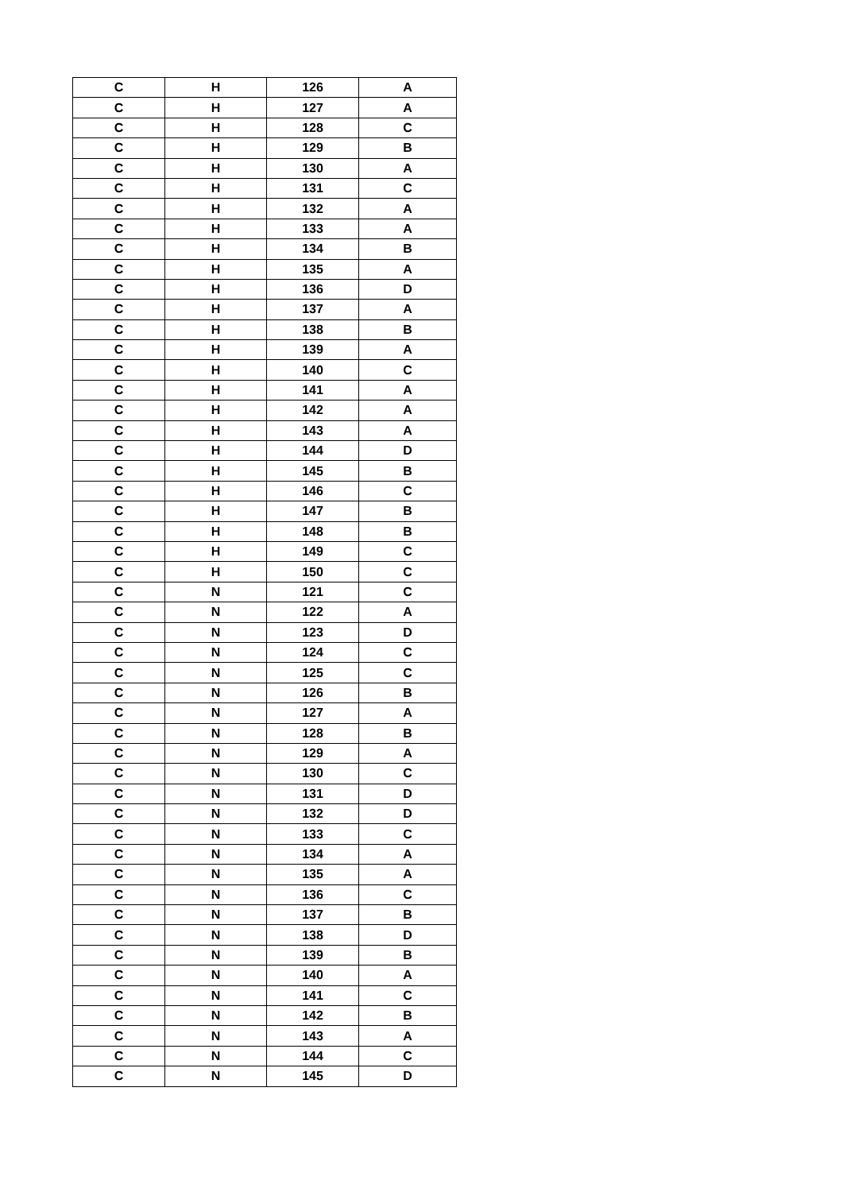| C | H | 126 | A |
| C | H | 127 | A |
| C | H | 128 | C |
| C | H | 129 | B |
| C | H | 130 | A |
| C | H | 131 | C |
| C | H | 132 | A |
| C | H | 133 | A |
| C | H | 134 | B |
| C | H | 135 | A |
| C | H | 136 | D |
| C | H | 137 | A |
| C | H | 138 | B |
| C | H | 139 | A |
| C | H | 140 | C |
| C | H | 141 | A |
| C | H | 142 | A |
| C | H | 143 | A |
| C | H | 144 | D |
| C | H | 145 | B |
| C | H | 146 | C |
| C | H | 147 | B |
| C | H | 148 | B |
| C | H | 149 | C |
| C | H | 150 | C |
| C | N | 121 | C |
| C | N | 122 | A |
| C | N | 123 | D |
| C | N | 124 | C |
| C | N | 125 | C |
| C | N | 126 | B |
| C | N | 127 | A |
| C | N | 128 | B |
| C | N | 129 | A |
| C | N | 130 | C |
| C | N | 131 | D |
| C | N | 132 | D |
| C | N | 133 | C |
| C | N | 134 | A |
| C | N | 135 | A |
| C | N | 136 | C |
| C | N | 137 | B |
| C | N | 138 | D |
| C | N | 139 | B |
| C | N | 140 | A |
| C | N | 141 | C |
| C | N | 142 | B |
| C | N | 143 | A |
| C | N | 144 | C |
| C | N | 145 | D |